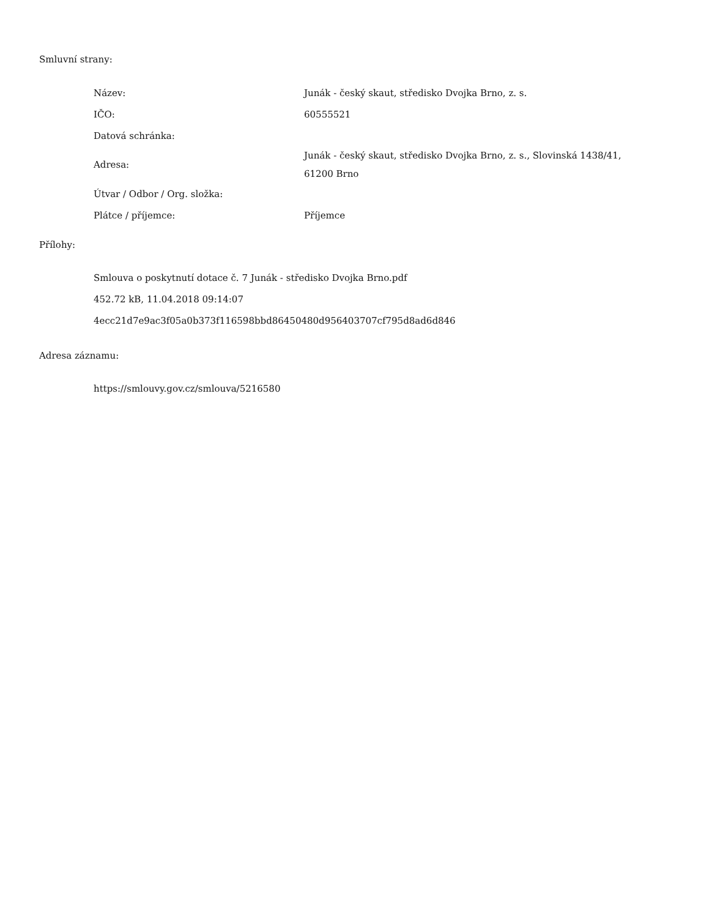Smluvní strany:
| Název: | Junák - český skaut, středisko Dvojka Brno, z. s. |
| IČO: | 60555521 |
| Datová schránka: | |
| Adresa: | Junák - český skaut, středisko Dvojka Brno, z. s., Slovinská 1438/41, 61200 Brno |
| Útvar / Odbor / Org. složka: | |
| Plátce / příjemce: | Příjemce |
Přílohy:
Smlouva o poskytnutí dotace č. 7 Junák - středisko Dvojka Brno.pdf
452.72 kB, 11.04.2018 09:14:07
4ecc21d7e9ac3f05a0b373f116598bbd86450480d956403707cf795d8ad6d846
Adresa záznamu:
https://smlouvy.gov.cz/smlouva/5216580